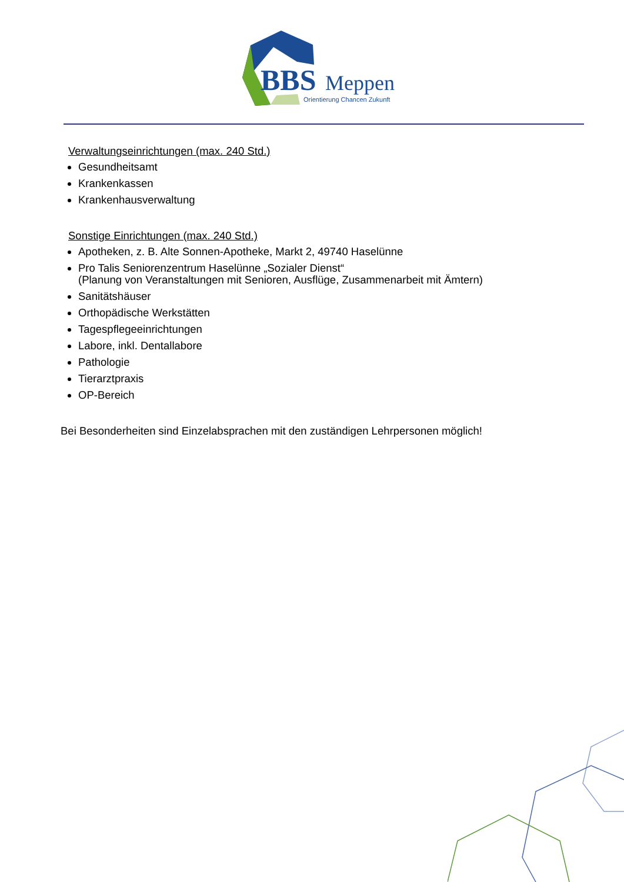BBS
Meppen
Orientierung Chancen Zukunft
Verwaltungseinrichtungen (max. 240 Std.)
Gesundheitsamt
Krankenkassen
Krankenhausverwaltung
Sonstige Einrichtungen (max. 240 Std.)
Apotheken, z. B. Alte Sonnen-Apotheke, Markt 2, 49740 Haselünne
Pro Talis Seniorenzentrum Haselünne „Sozialer Dienst“
(Planung von Veranstaltungen mit Senioren, Ausflüge, Zusammenarbeit mit Ämtern)
Sanitätshäuser
Orthopädische Werkstätten
Tagespflegeeinrichtungen
Labore, inkl. Dentallabore
Pathologie
Tierarztpraxis
OP-Bereich
Bei Besonderheiten sind Einzelabsprachen mit den zuständigen Lehrpersonen möglich!